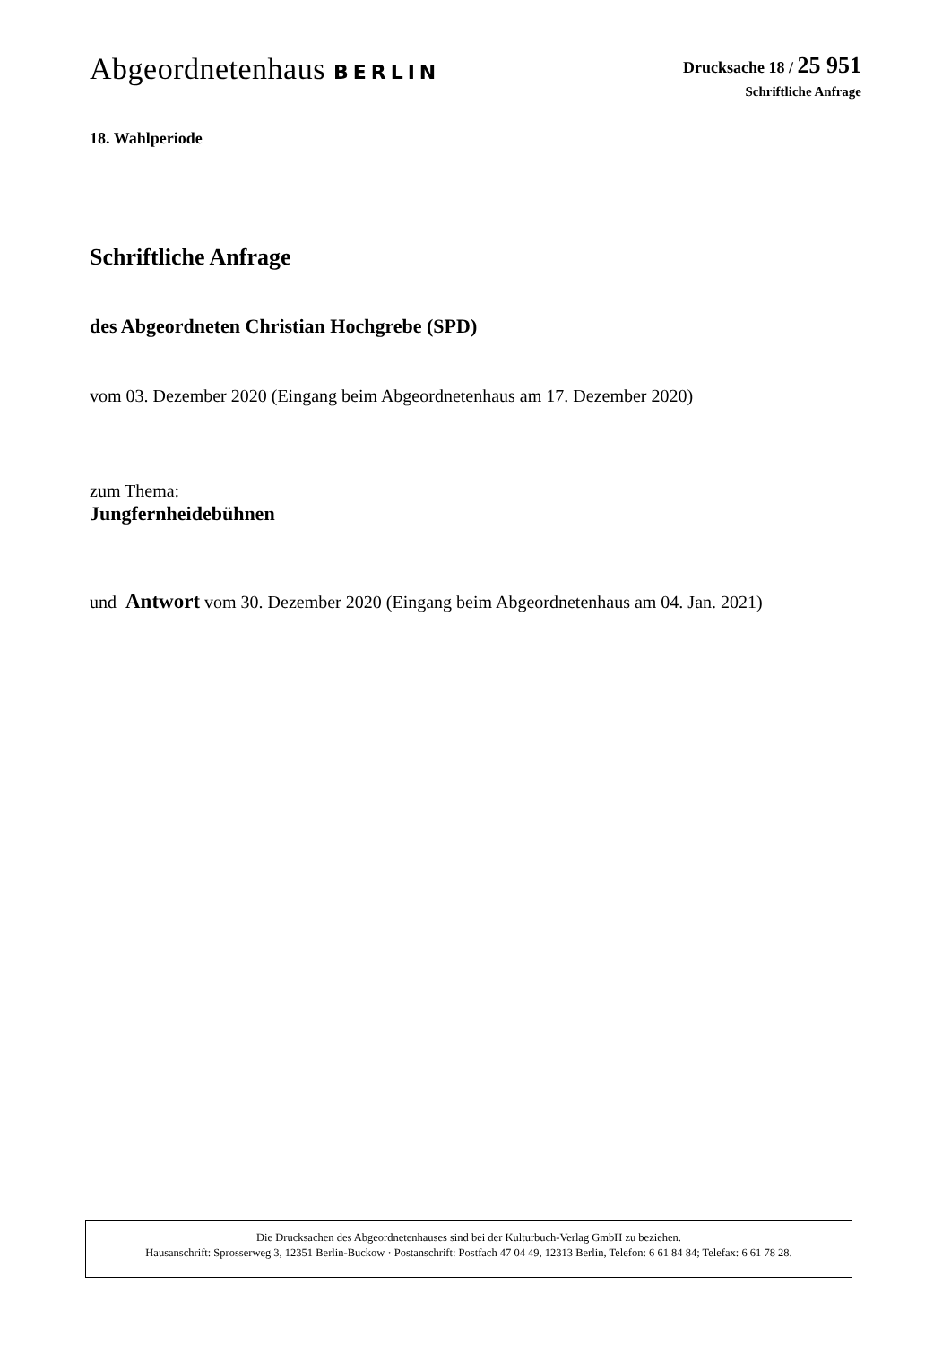Abgeordnetenhaus BERLIN
Drucksache 18 / 25 951
Schriftliche Anfrage
18. Wahlperiode
Schriftliche Anfrage
des Abgeordneten Christian Hochgrebe (SPD)
vom 03. Dezember 2020 (Eingang beim Abgeordnetenhaus am 17. Dezember 2020)
zum Thema:
Jungfernheidebühnen
und Antwort vom 30. Dezember 2020 (Eingang beim Abgeordnetenhaus am 04. Jan. 2021)
Die Drucksachen des Abgeordnetenhauses sind bei der Kulturbuch-Verlag GmbH zu beziehen.
Hausanschrift: Sprosserweg 3, 12351 Berlin-Buckow · Postanschrift: Postfach 47 04 49, 12313 Berlin, Telefon: 6 61 84 84; Telefax: 6 61 78 28.